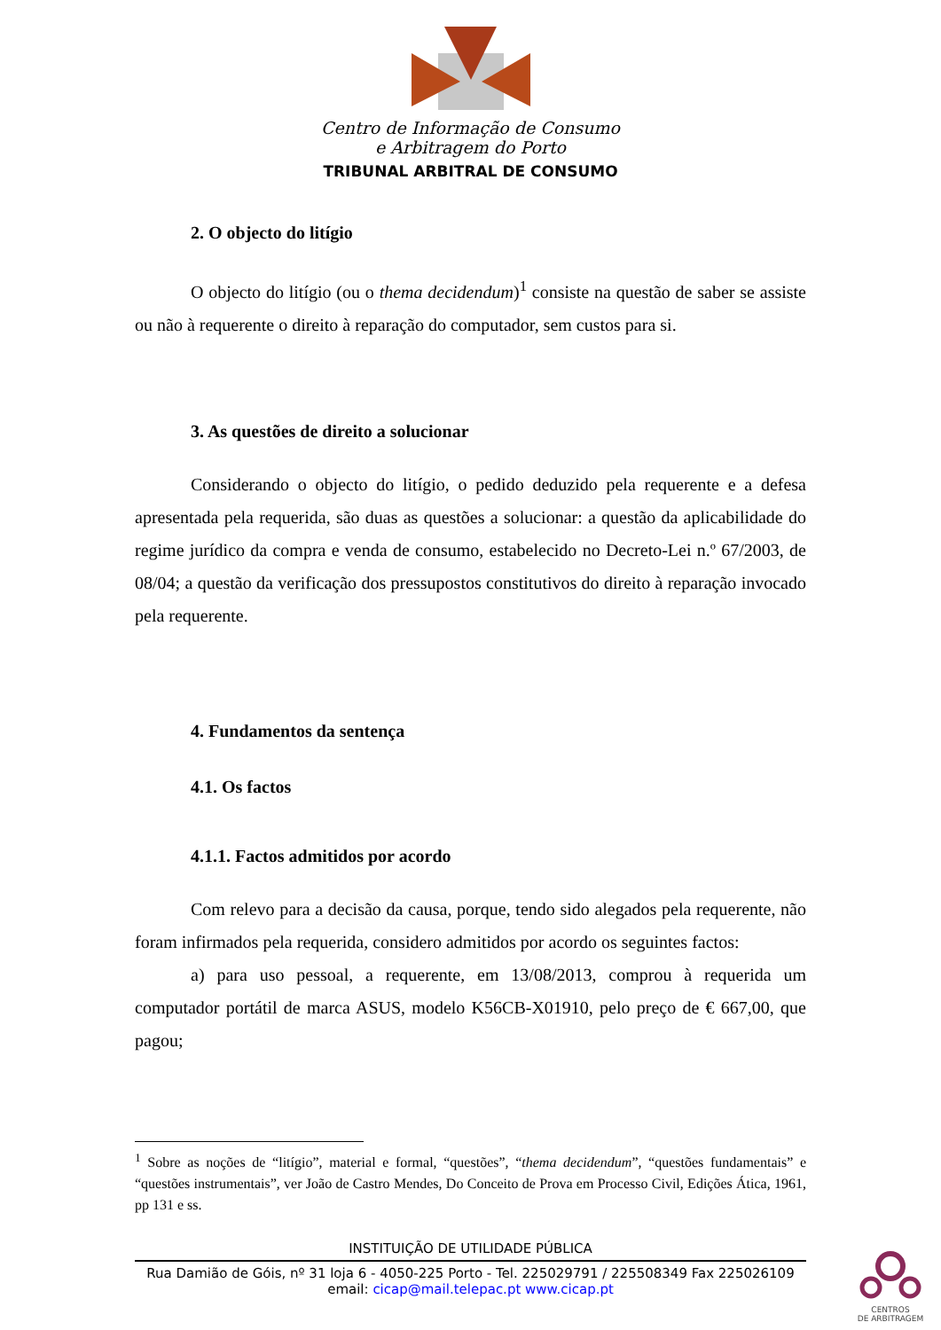Centro de Informação de Consumo
e Arbitragem do Porto
TRIBUNAL ARBITRAL DE CONSUMO
2. O objecto do litígio
O objecto do litígio (ou o thema decidendum)<sup>1</sup> consiste na questão de saber se assiste ou não à requerente o direito à reparação do computador, sem custos para si.
3. As questões de direito a solucionar
Considerando o objecto do litígio, o pedido deduzido pela requerente e a defesa apresentada pela requerida, são duas as questões a solucionar: a questão da aplicabilidade do regime jurídico da compra e venda de consumo, estabelecido no Decreto-Lei n.º 67/2003, de 08/04; a questão da verificação dos pressupostos constitutivos do direito à reparação invocado pela requerente.
4. Fundamentos da sentença
4.1. Os factos
4.1.1. Factos admitidos por acordo
Com relevo para a decisão da causa, porque, tendo sido alegados pela requerente, não foram infirmados pela requerida, considero admitidos por acordo os seguintes factos:
a) para uso pessoal, a requerente, em 13/08/2013, comprou à requerida um computador portátil de marca ASUS, modelo K56CB-X01910, pelo preço de € 667,00, que pagou;
<sup>1</sup> Sobre as noções de “litígio”, material e formal, “questões”, “thema decidendum”, “questões fundamentais” e “questões instrumentais”, ver João de Castro Mendes, Do Conceito de Prova em Processo Civil, Edições Ática, 1961, pp 131 e ss.
INSTITUIÇÃO DE UTILIDADE PÚBLICA
Rua Damião de Góis, nº 31 loja 6 - 4050-225 Porto - Tel. 225029791 / 225508349 Fax 225026109
email: cicap@mail.telepac.pt www.cicap.pt
CENTROS
DE ARBITRAGEM